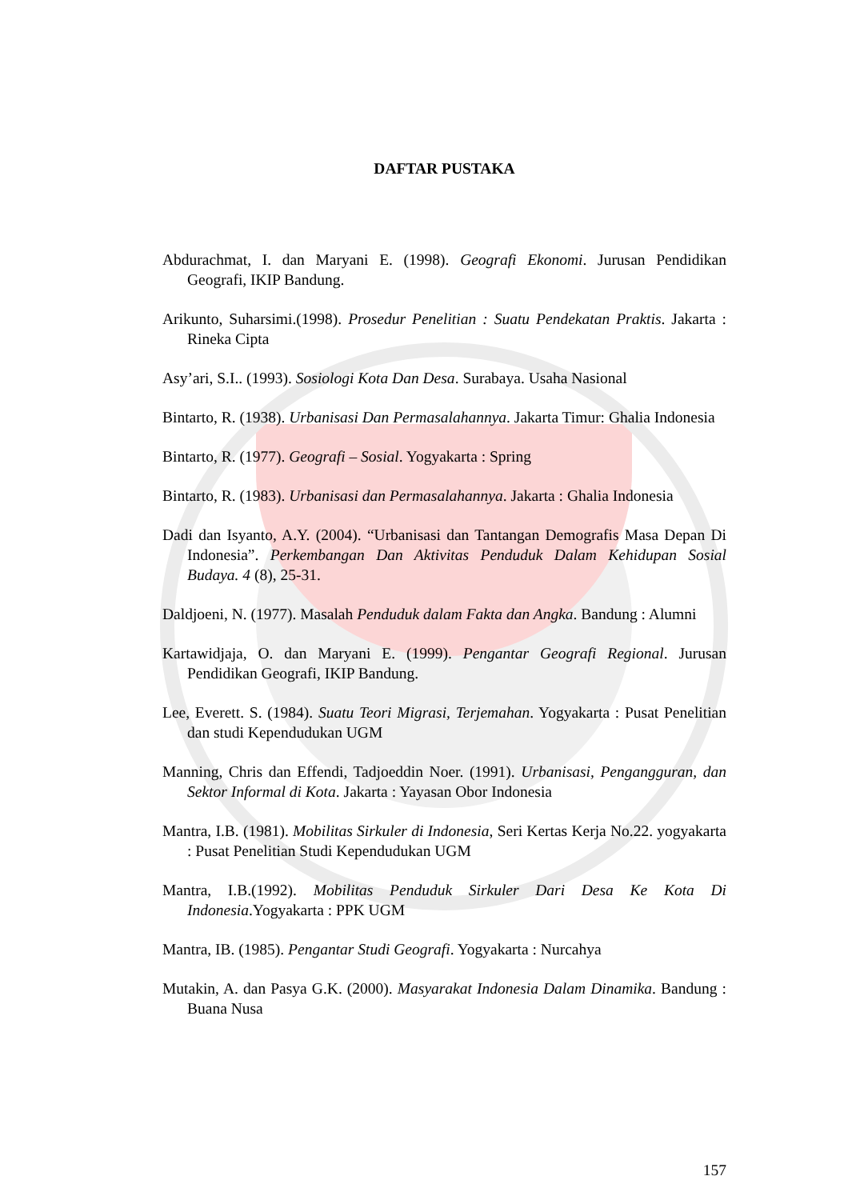DAFTAR PUSTAKA
Abdurachmat, I. dan Maryani E. (1998). Geografi Ekonomi. Jurusan Pendidikan Geografi, IKIP Bandung.
Arikunto, Suharsimi.(1998). Prosedur Penelitian : Suatu Pendekatan Praktis. Jakarta : Rineka Cipta
Asy’ari, S.I.. (1993). Sosiologi Kota Dan Desa. Surabaya. Usaha Nasional
Bintarto, R. (1938). Urbanisasi Dan Permasalahannya. Jakarta Timur: Ghalia Indonesia
Bintarto, R. (1977). Geografi – Sosial. Yogyakarta : Spring
Bintarto, R. (1983). Urbanisasi dan Permasalahannya. Jakarta : Ghalia Indonesia
Dadi dan Isyanto, A.Y. (2004). “Urbanisasi dan Tantangan Demografis Masa Depan Di Indonesia”. Perkembangan Dan Aktivitas Penduduk Dalam Kehidupan Sosial Budaya. 4 (8), 25-31.
Daldjoeni, N. (1977). Masalah Penduduk dalam Fakta dan Angka. Bandung : Alumni
Kartawidjaja, O. dan Maryani E. (1999). Pengantar Geografi Regional. Jurusan Pendidikan Geografi, IKIP Bandung.
Lee, Everett. S. (1984). Suatu Teori Migrasi, Terjemahan. Yogyakarta : Pusat Penelitian dan studi Kependudukan UGM
Manning, Chris dan Effendi, Tadjoeddin Noer. (1991). Urbanisasi, Pengangguran, dan Sektor Informal di Kota. Jakarta : Yayasan Obor Indonesia
Mantra, I.B. (1981). Mobilitas Sirkuler di Indonesia, Seri Kertas Kerja No.22. yogyakarta : Pusat Penelitian Studi Kependudukan UGM
Mantra, I.B.(1992). Mobilitas Penduduk Sirkuler Dari Desa Ke Kota Di Indonesia.Yogyakarta : PPK UGM
Mantra, IB. (1985). Pengantar Studi Geografi. Yogyakarta : Nurcahya
Mutakin, A. dan Pasya G.K. (2000). Masyarakat Indonesia Dalam Dinamika. Bandung : Buana Nusa
157